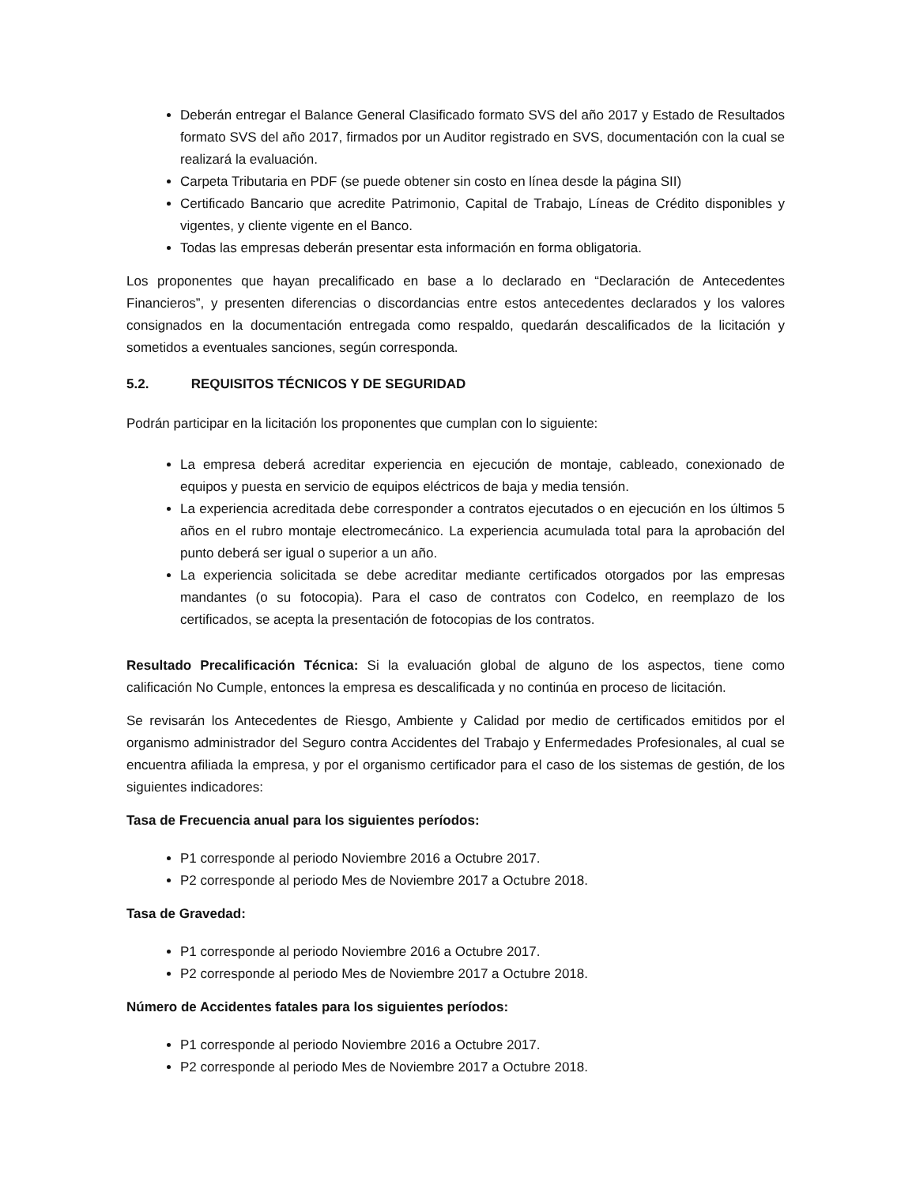Deberán entregar el Balance General Clasificado formato SVS del año 2017 y Estado de Resultados formato SVS del año 2017, firmados por un Auditor registrado en SVS, documentación con la cual se realizará la evaluación.
Carpeta Tributaria en PDF (se puede obtener sin costo en línea desde la página SII)
Certificado Bancario que acredite Patrimonio, Capital de Trabajo, Líneas de Crédito disponibles y vigentes, y cliente vigente en el Banco.
Todas las empresas deberán presentar esta información en forma obligatoria.
Los proponentes que hayan precalificado en base a lo declarado en “Declaración de Antecedentes Financieros”, y presenten diferencias o discordancias entre estos antecedentes declarados y los valores consignados en la documentación entregada como respaldo, quedarán descalificados de la licitación y sometidos a eventuales sanciones, según corresponda.
5.2. REQUISITOS TÉCNICOS Y DE SEGURIDAD
Podrán participar en la licitación los proponentes que cumplan con lo siguiente:
La empresa deberá acreditar experiencia en ejecución de montaje, cableado, conexionado de equipos y puesta en servicio de equipos eléctricos de baja y media tensión.
La experiencia acreditada debe corresponder a contratos ejecutados o en ejecución en los últimos 5 años en el rubro montaje electromecánico. La experiencia acumulada total para la aprobación del punto deberá ser igual o superior a un año.
La experiencia solicitada se debe acreditar mediante certificados otorgados por las empresas mandantes (o su fotocopia). Para el caso de contratos con Codelco, en reemplazo de los certificados, se acepta la presentación de fotocopias de los contratos.
Resultado Precalificación Técnica: Si la evaluación global de alguno de los aspectos, tiene como calificación No Cumple, entonces la empresa es descalificada y no continúa en proceso de licitación.
Se revisarán los Antecedentes de Riesgo, Ambiente y Calidad por medio de certificados emitidos por el organismo administrador del Seguro contra Accidentes del Trabajo y Enfermedades Profesionales, al cual se encuentra afiliada la empresa, y por el organismo certificador para el caso de los sistemas de gestión, de los siguientes indicadores:
Tasa de Frecuencia anual para los siguientes períodos:
P1 corresponde al periodo Noviembre 2016 a Octubre 2017.
P2 corresponde al periodo Mes de Noviembre 2017 a Octubre 2018.
Tasa de Gravedad:
P1 corresponde al periodo Noviembre 2016 a Octubre 2017.
P2 corresponde al periodo Mes de Noviembre 2017 a Octubre 2018.
Número de Accidentes fatales para los siguientes períodos:
P1 corresponde al periodo Noviembre 2016 a Octubre 2017.
P2 corresponde al periodo Mes de Noviembre 2017 a Octubre 2018.